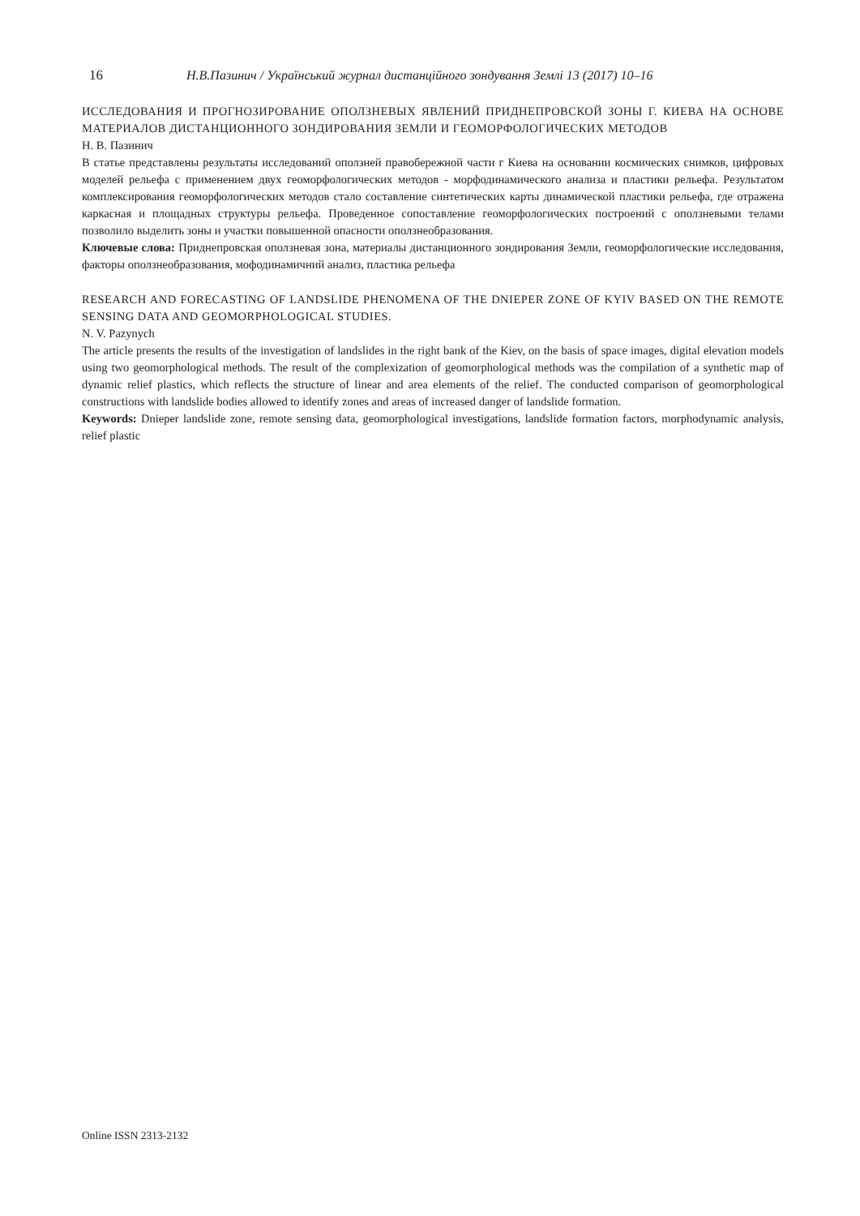16 Н.В.Пазинич / Український журнал дистанційного зондування Землі 13 (2017) 10–16
ИССЛЕДОВАНИЯ И ПРОГНОЗИРОВАНИЕ ОПОЛЗНЕВЫХ ЯВЛЕНИЙ ПРИДНЕПРОВСКОЙ ЗОНЫ Г. КИЕВА НА ОСНОВЕ МАТЕРИАЛОВ ДИСТАНЦИОННОГО ЗОНДИРОВАНИЯ ЗЕМЛИ И ГЕОМОРФОЛОГИЧЕСКИХ МЕТОДОВ
Н. В. Пазинич
В статье представлены результаты исследований оползней правобережной части г Киева на основании космических снимков, цифровых моделей рельефа с применением двух геоморфологических методов - морфодинамического анализа и пластики рельефа. Результатом комплексирования геоморфологических методов стало составление синтетических карты динамической пластики рельефа, где отражена каркасная и площадных структуры рельефа. Проведенное сопоставление геоморфологических построений с оползневыми телами позволило выделить зоны и участки повышенной опасности оползнеобразования.
Ключевые слова: Приднепровская оползневая зона, материалы дистанционного зондирования Земли, геоморфологические исследования, факторы оползнеобразования, мофодинамичний анализ, пластика рельефа
RESEARCH AND FORECASTING OF LANDSLIDE PHENOMENA OF THE DNIEPER ZONE OF KYIV BASED ON THE REMOTE SENSING DATA AND GEOMORPHOLOGICAL STUDIES.
N. V. Pazynych
The article presents the results of the investigation of landslides in the right bank of the Kiev, on the basis of space images, digital elevation models using two geomorphological methods. The result of the complexization of geomorphological methods was the compilation of a synthetic map of dynamic relief plastics, which reflects the structure of linear and area elements of the relief. The conducted comparison of geomorphological constructions with landslide bodies allowed to identify zones and areas of increased danger of landslide formation.
Keywords: Dnieper landslide zone, remote sensing data, geomorphological investigations, landslide formation factors, morphodynamic analysis, relief plastic
Online ISSN 2313-2132